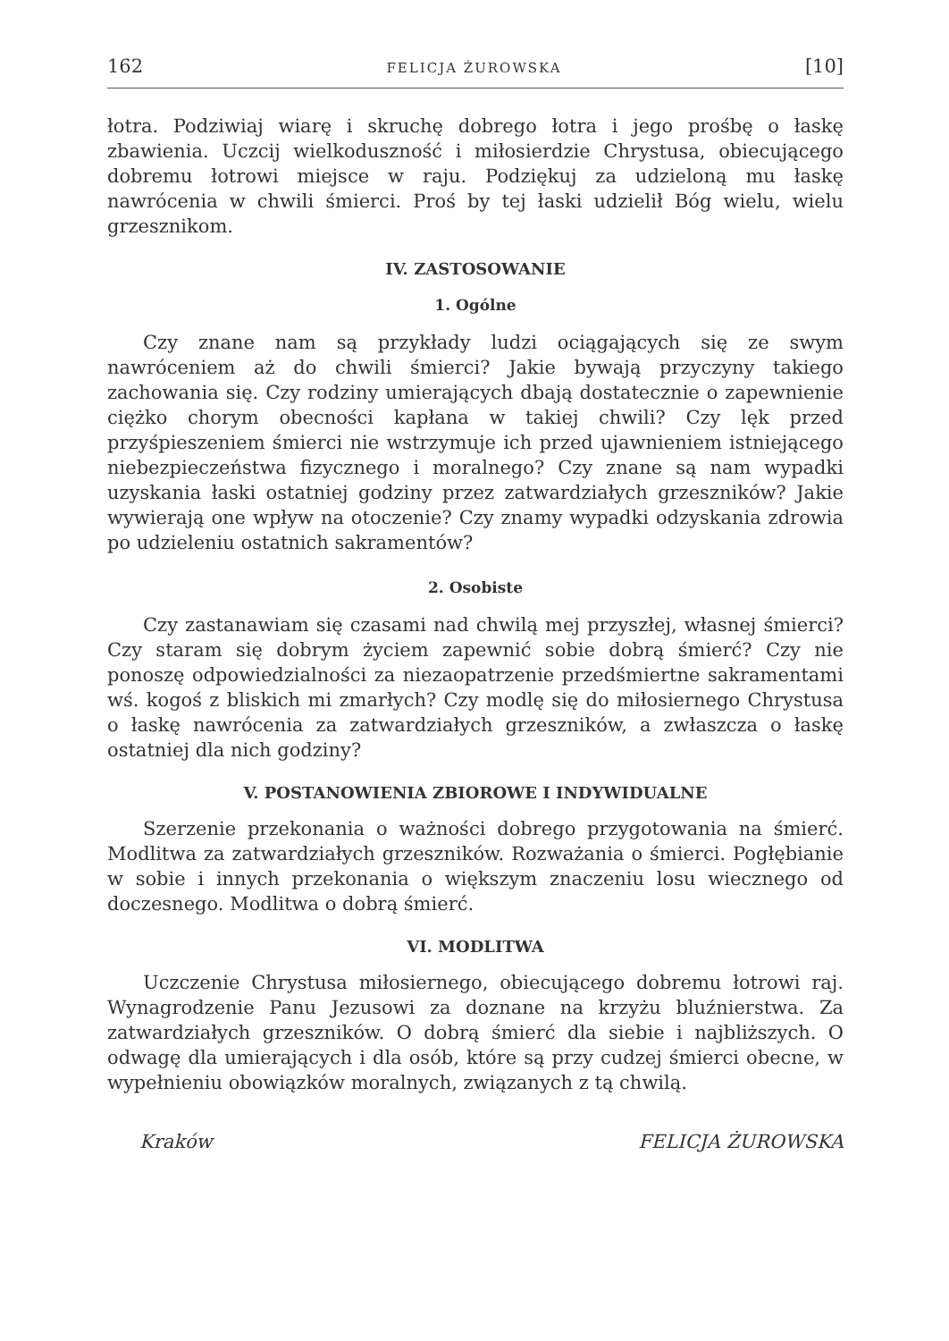162 FELICJA ŻUROWSKA [10]
łotra. Podziwiaj wiarę i skruchę dobrego łotra i jego prośbę o łaskę zbawienia. Uczcij wielkoduszność i miłosierdzie Chrystusa, obiecującego dobremu łotrowi miejsce w raju. Podziękuj za udzieloną mu łaskę nawrócenia w chwili śmierci. Proś by tej łaski udzielił Bóg wielu, wielu grzesznikom.
IV. ZASTOSOWANIE
1. Ogólne
Czy znane nam są przykłady ludzi ociągających się ze swym nawróceniem aż do chwili śmierci? Jakie bywają przyczyny takiego zachowania się. Czy rodziny umierających dbają dostatecznie o zapewnienie ciężko chorym obecności kapłana w takiej chwili? Czy lęk przed przyśpieszeniem śmierci nie wstrzymuje ich przed ujawnieniem istniejącego niebezpieczeństwa fizycznego i moralnego? Czy znane są nam wypadki uzyskania łaski ostatniej godziny przez zatwardziałych grzeszników? Jakie wywierają one wpływ na otoczenie? Czy znamy wypadki odzyskania zdrowia po udzieleniu ostatnich sakramentów?
2. Osobiste
Czy zastanawiam się czasami nad chwilą mej przyszłej, własnej śmierci? Czy staram się dobrym życiem zapewnić sobie dobrą śmierć? Czy nie ponoszę odpowiedzialności za niezaopatrzenie przedśmiertne sakramentami wś. kogoś z bliskich mi zmarłych? Czy modlę się do miłosiernego Chrystusa o łaskę nawrócenia za zatwardziałych grzeszników, a zwłaszcza o łaskę ostatniej dla nich godziny?
V. POSTANOWIENIA ZBIOROWE I INDYWIDUALNE
Szerzenie przekonania o ważności dobrego przygotowania na śmierć. Modlitwa za zatwardziałych grzeszników. Rozważania o śmierci. Pogłębianie w sobie i innych przekonania o większym znaczeniu losu wiecznego od doczesnego. Modlitwa o dobrą śmierć.
VI. MODLITWA
Uczczenie Chrystusa miłosiernego, obiecującego dobremu łotrowi raj. Wynagrodzenie Panu Jezusowi za doznane na krzyżu bluźnierstwa. Za zatwardziałych grzeszników. O dobrą śmierć dla siebie i najbliższych. O odwagę dla umierających i dla osób, które są przy cudzej śmierci obecne, w wypełnieniu obowiązków moralnych, związanych z tą chwilą.
Kraków FELICJA ŻUROWSKA